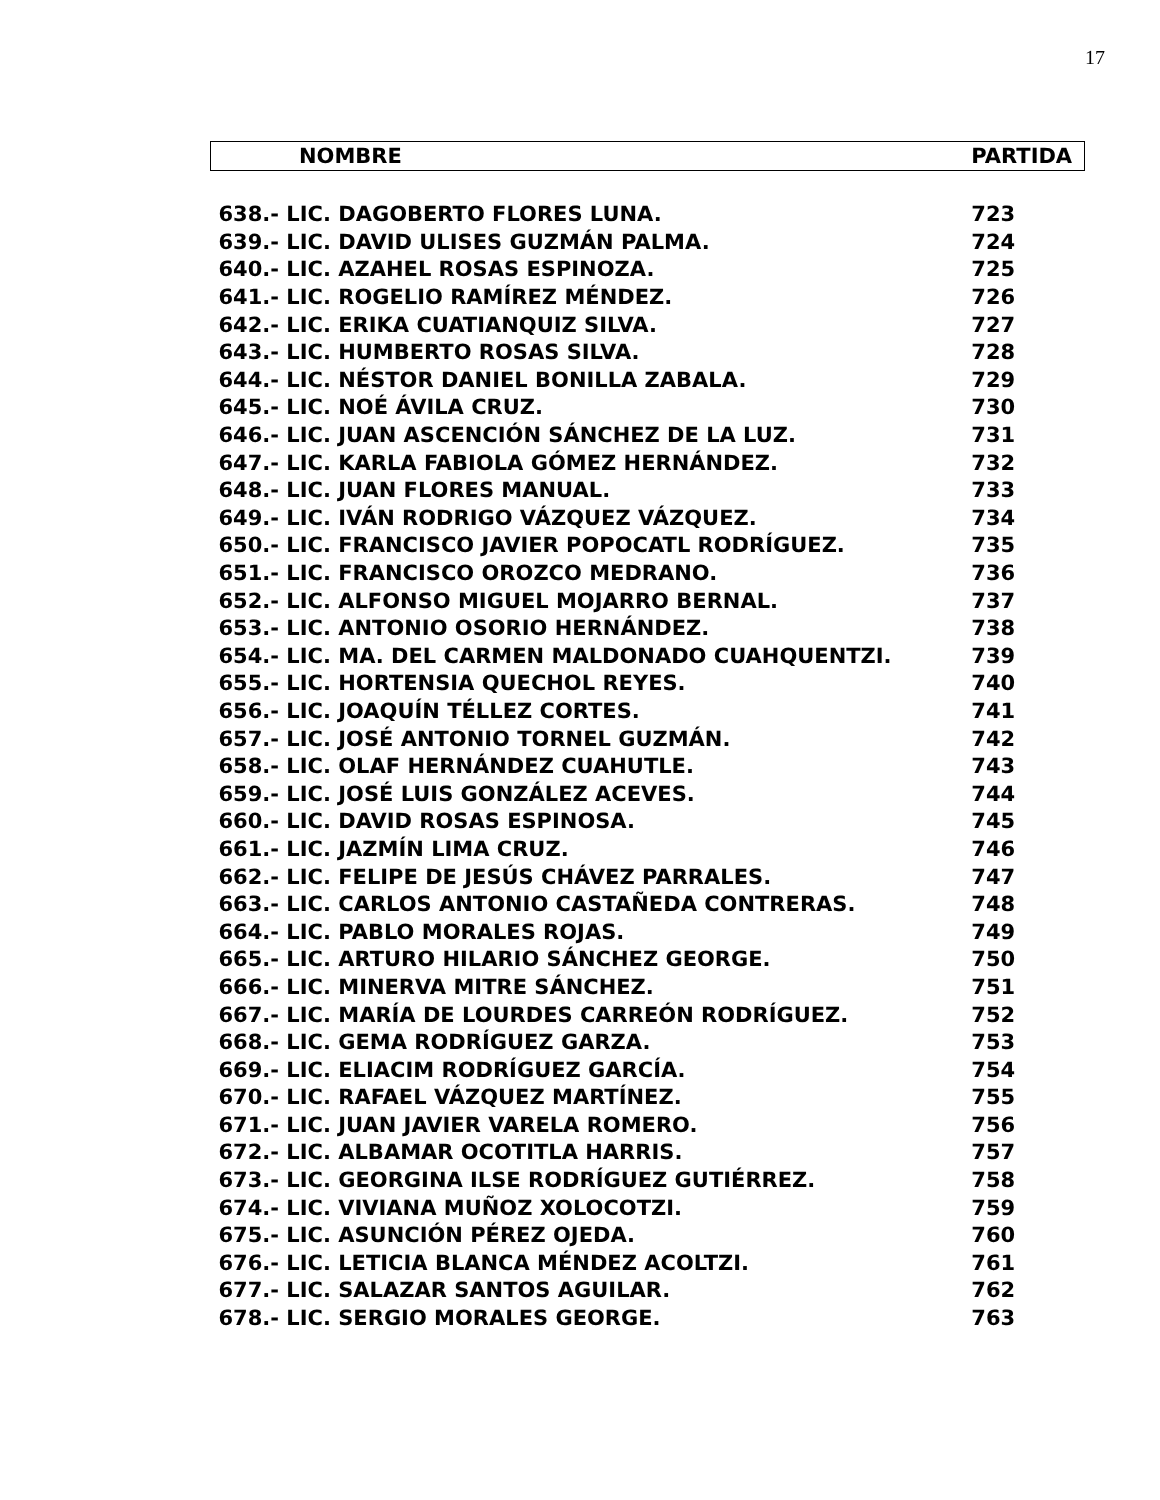17
| NOMBRE | PARTIDA |
| --- | --- |
| 638.- LIC. DAGOBERTO FLORES LUNA. | 723 |
| 639.- LIC. DAVID ULISES GUZMÁN PALMA. | 724 |
| 640.- LIC. AZAHEL ROSAS ESPINOZA. | 725 |
| 641.- LIC. ROGELIO RAMÍREZ MÉNDEZ. | 726 |
| 642.- LIC. ERIKA CUATIANQUIZ SILVA. | 727 |
| 643.- LIC. HUMBERTO ROSAS SILVA. | 728 |
| 644.- LIC. NÉSTOR DANIEL BONILLA ZABALA. | 729 |
| 645.- LIC. NOÉ ÁVILA CRUZ. | 730 |
| 646.- LIC. JUAN ASCENCIÓN SÁNCHEZ DE LA LUZ. | 731 |
| 647.- LIC. KARLA FABIOLA GÓMEZ HERNÁNDEZ. | 732 |
| 648.- LIC. JUAN FLORES MANUAL. | 733 |
| 649.- LIC. IVÁN RODRIGO VÁZQUEZ VÁZQUEZ. | 734 |
| 650.- LIC. FRANCISCO JAVIER POPOCATL RODRÍGUEZ. | 735 |
| 651.- LIC. FRANCISCO OROZCO MEDRANO. | 736 |
| 652.- LIC. ALFONSO MIGUEL MOJARRO BERNAL. | 737 |
| 653.- LIC. ANTONIO OSORIO HERNÁNDEZ. | 738 |
| 654.- LIC. MA. DEL CARMEN MALDONADO CUAHQUENTZI. | 739 |
| 655.- LIC. HORTENSIA QUECHOL REYES. | 740 |
| 656.- LIC. JOAQUÍN TÉLLEZ CORTES. | 741 |
| 657.- LIC. JOSÉ ANTONIO TORNEL GUZMÁN. | 742 |
| 658.- LIC. OLAF HERNÁNDEZ CUAHUTLE. | 743 |
| 659.- LIC. JOSÉ LUIS GONZÁLEZ ACEVES. | 744 |
| 660.- LIC. DAVID ROSAS ESPINOSA. | 745 |
| 661.- LIC. JAZMÍN LIMA CRUZ. | 746 |
| 662.- LIC. FELIPE DE JESÚS CHÁVEZ PARRALES. | 747 |
| 663.- LIC. CARLOS ANTONIO CASTAÑEDA CONTRERAS. | 748 |
| 664.- LIC. PABLO MORALES ROJAS. | 749 |
| 665.- LIC. ARTURO HILARIO SÁNCHEZ GEORGE. | 750 |
| 666.- LIC. MINERVA MITRE SÁNCHEZ. | 751 |
| 667.- LIC. MARÍA DE LOURDES CARREÓN RODRÍGUEZ. | 752 |
| 668.- LIC. GEMA RODRÍGUEZ GARZA. | 753 |
| 669.- LIC. ELIACIM RODRÍGUEZ GARCÍA. | 754 |
| 670.- LIC. RAFAEL VÁZQUEZ MARTÍNEZ. | 755 |
| 671.- LIC. JUAN JAVIER VARELA ROMERO. | 756 |
| 672.- LIC. ALBAMAR OCOTITLA HARRIS. | 757 |
| 673.- LIC. GEORGINA ILSE RODRÍGUEZ GUTIÉRREZ. | 758 |
| 674.- LIC. VIVIANA MUÑOZ XOLOCOTZI. | 759 |
| 675.- LIC. ASUNCIÓN PÉREZ OJEDA. | 760 |
| 676.- LIC. LETICIA BLANCA MÉNDEZ ACOLTZI. | 761 |
| 677.- LIC. SALAZAR SANTOS AGUILAR. | 762 |
| 678.- LIC. SERGIO MORALES GEORGE. | 763 |